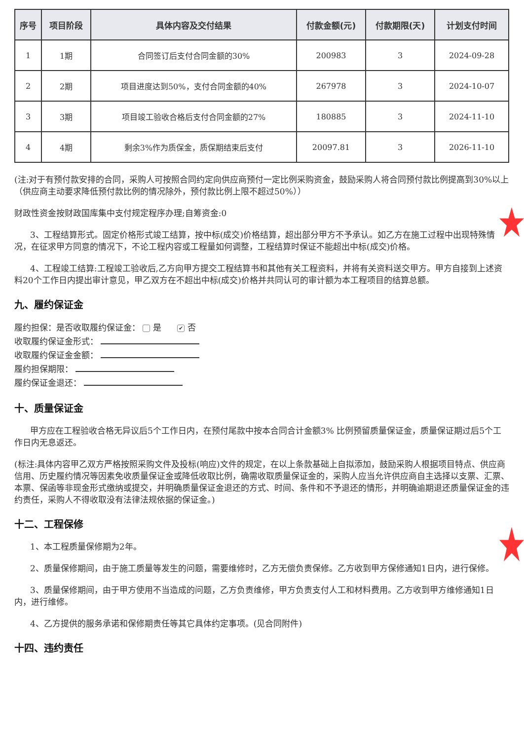| 序号 | 项目阶段 | 具体内容及交付结果 | 付款金额(元) | 付款期限(天) | 计划支付时间 |
| --- | --- | --- | --- | --- | --- |
| 1 | 1期 | 合同签订后支付合同金额的30% | 200983 | 3 | 2024-09-28 |
| 2 | 2期 | 项目进度达到50%，支付合同金额的40% | 267978 | 3 | 2024-10-07 |
| 3 | 3期 | 项目竣工验收合格后支付合同金额的27% | 180885 | 3 | 2024-11-10 |
| 4 | 4期 | 剩余3%作为质保金，质保期结束后支付 | 20097.81 | 3 | 2026-11-10 |
(注:对于有预付款安排的合同，采购人可按照合同约定向供应商预付一定比例采购资金，鼓励采购人将合同预付款比例提高到30%以上（供应商主动要求降低预付款比例的情况除外，预付款比例上限不超过50%））
财政性资金按财政国库集中支付规定程序办理;自筹资金:0
3、工程结算形式。固定价格形式竣工结算，按中标(成交)价格结算，超出部分甲方不予承认。如乙方在施工过程中出现特殊情况，在征求甲方同意的情况下，不论工程内容或工程量如何调整，工程结算时保证不能超出中标(成交)价格。
4、工程竣工结算:工程竣工验收后,乙方向甲方提交工程结算书和其他有关工程资料，并将有关资料送交甲方。甲方自接到上述资料20个工作日内提出审计意见，甲乙双方在不超出中标(成交)价格并共同认可的审计额为本工程项目的结算总额。
九、履约保证金
履约担保：是否收取履约保证金： 是 ✔ 否
收取履约保证金形式：
收取履约保证金金额：
履约担保期限：
履约保证金退还：
十、质量保证金
甲方应在工程验收合格无异议后5个工作日内，在预付尾款中按本合同合计金额3% 比例预留质量保证金，质量保证期过后5个工作日内无息返还。
(标注:具体内容甲乙双方严格按照采购文件及投标(响应)文件的规定，在以上条款基础上自拟添加，鼓励采购人根据项目特点、供应商信用、历史履约情况等因素免收质量保证金或降低收取比例，确需收取质量保证金的，采购人应当允许供应商自主选择以支票、汇票、本票、保函等非现金形式缴纳或提交，并明确质量保证金退还的方式、时间、条件和不予退还的情形，并明确逾期退还质量保证金的违约责任，采购人不得收取没有法律法规依据的保证金。)
十二、工程保修
1、本工程质量保修期为2年。
2、质量保修期间，由于施工质量等发生的问题，需要维修时，乙方无偿负责保修。乙方收到甲方保修通知1日内，进行保修。
3、质量保修期间，由于甲方使用不当造成的问题，乙方负责维修，甲方负责支付人工和材料费用。乙方收到甲方维修通知1日内，进行维修。
4、乙方提供的服务承诺和保修期责任等其它具体约定事项。(见合同附件)
十四、违约责任